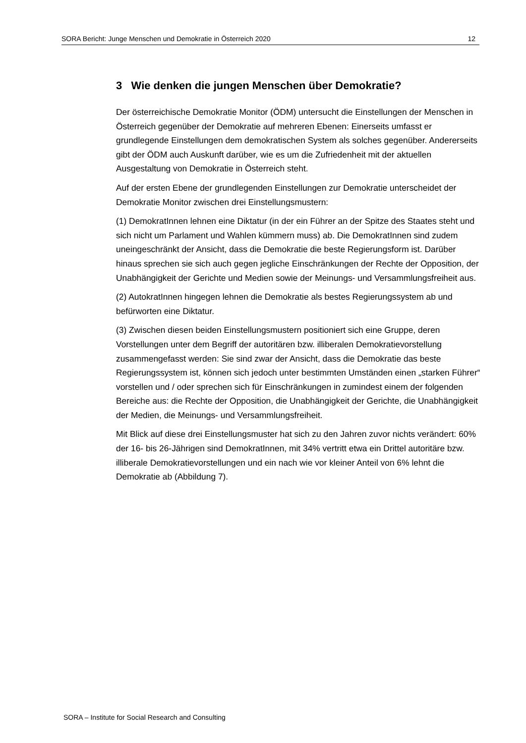SORA Bericht: Junge Menschen und Demokratie in Österreich 2020 12
3 Wie denken die jungen Menschen über Demokratie?
Der österreichische Demokratie Monitor (ÖDM) untersucht die Einstellungen der Menschen in Österreich gegenüber der Demokratie auf mehreren Ebenen: Einerseits umfasst er grundlegende Einstellungen dem demokratischen System als solches gegenüber. Andererseits gibt der ÖDM auch Auskunft darüber, wie es um die Zufriedenheit mit der aktuellen Ausgestaltung von Demokratie in Österreich steht.
Auf der ersten Ebene der grundlegenden Einstellungen zur Demokratie unterscheidet der Demokratie Monitor zwischen drei Einstellungsmustern:
(1) DemokratInnen lehnen eine Diktatur (in der ein Führer an der Spitze des Staates steht und sich nicht um Parlament und Wahlen kümmern muss) ab. Die DemokratInnen sind zudem uneingeschränkt der Ansicht, dass die Demokratie die beste Regierungsform ist. Darüber hinaus sprechen sie sich auch gegen jegliche Einschränkungen der Rechte der Opposition, der Unabhängigkeit der Gerichte und Medien sowie der Meinungs- und Versammlungsfreiheit aus.
(2) AutokratInnen hingegen lehnen die Demokratie als bestes Regierungssystem ab und befürworten eine Diktatur.
(3) Zwischen diesen beiden Einstellungsmustern positioniert sich eine Gruppe, deren Vorstellungen unter dem Begriff der autoritären bzw. illiberalen Demokratievorstellung zusammengefasst werden: Sie sind zwar der Ansicht, dass die Demokratie das beste Regierungssystem ist, können sich jedoch unter bestimmten Umständen einen „starken Führer“ vorstellen und / oder sprechen sich für Einschränkungen in zumindest einem der folgenden Bereiche aus: die Rechte der Opposition, die Unabhängigkeit der Gerichte, die Unabhängigkeit der Medien, die Meinungs- und Versammlungsfreiheit.
Mit Blick auf diese drei Einstellungsmuster hat sich zu den Jahren zuvor nichts verändert: 60% der 16- bis 26-Jährigen sind DemokratInnen, mit 34% vertritt etwa ein Drittel autoritäre bzw. illiberale Demokratievorstellungen und ein nach wie vor kleiner Anteil von 6% lehnt die Demokratie ab (Abbildung 7).
SORA – Institute for Social Research and Consulting